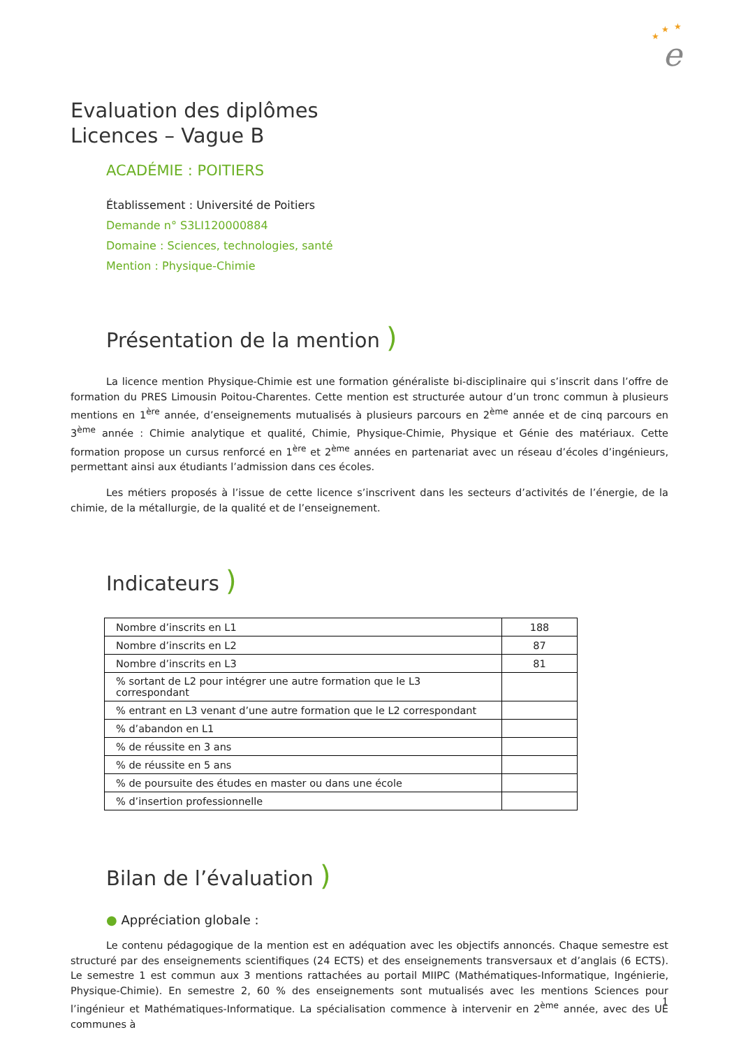★
★
★
e
Evaluation des diplômes
Licences – Vague B
ACADÉMIE : POITIERS
Établissement : Université de Poitiers
Demande n° S3LI120000884
Domaine : Sciences, technologies, santé
Mention : Physique-Chimie
Présentation de la mention )
La licence mention Physique-Chimie est une formation généraliste bi-disciplinaire qui s’inscrit dans l’offre de formation du PRES Limousin Poitou-Charentes. Cette mention est structurée autour d’un tronc commun à plusieurs mentions en 1<sup>ère</sup> année, d’enseignements mutualisés à plusieurs parcours en 2<sup>ème</sup> année et de cinq parcours en 3<sup>ème</sup> année : Chimie analytique et qualité, Chimie, Physique-Chimie, Physique et Génie des matériaux. Cette formation propose un cursus renforcé en 1<sup>ère</sup> et 2<sup>ème</sup> années en partenariat avec un réseau d’écoles d’ingénieurs, permettant ainsi aux étudiants l’admission dans ces écoles.
Les métiers proposés à l’issue de cette licence s’inscrivent dans les secteurs d’activités de l’énergie, de la chimie, de la métallurgie, de la qualité et de l’enseignement.
Indicateurs )
| Nombre d’inscrits en L1 | 188 |
| Nombre d’inscrits en L2 | 87 |
| Nombre d’inscrits en L3 | 81 |
| % sortant de L2 pour intégrer une autre formation que le L3 correspondant | |
| % entrant en L3 venant d’une autre formation que le L2 correspondant | |
| % d’abandon en L1 | |
| % de réussite en 3 ans | |
| % de réussite en 5 ans | |
| % de poursuite des études en master ou dans une école | |
| % d’insertion professionnelle | |
Bilan de l’évaluation )
● Appréciation globale :
Le contenu pédagogique de la mention est en adéquation avec les objectifs annoncés. Chaque semestre est structuré par des enseignements scientifiques (24 ECTS) et des enseignements transversaux et d’anglais (6 ECTS). Le semestre 1 est commun aux 3 mentions rattachées au portail MIIPC (Mathématiques-Informatique, Ingénierie, Physique-Chimie). En semestre 2, 60 % des enseignements sont mutualisés avec les mentions Sciences pour l’ingénieur et Mathématiques-Informatique. La spécialisation commence à intervenir en 2<sup>ème</sup> année, avec des UE communes à
1